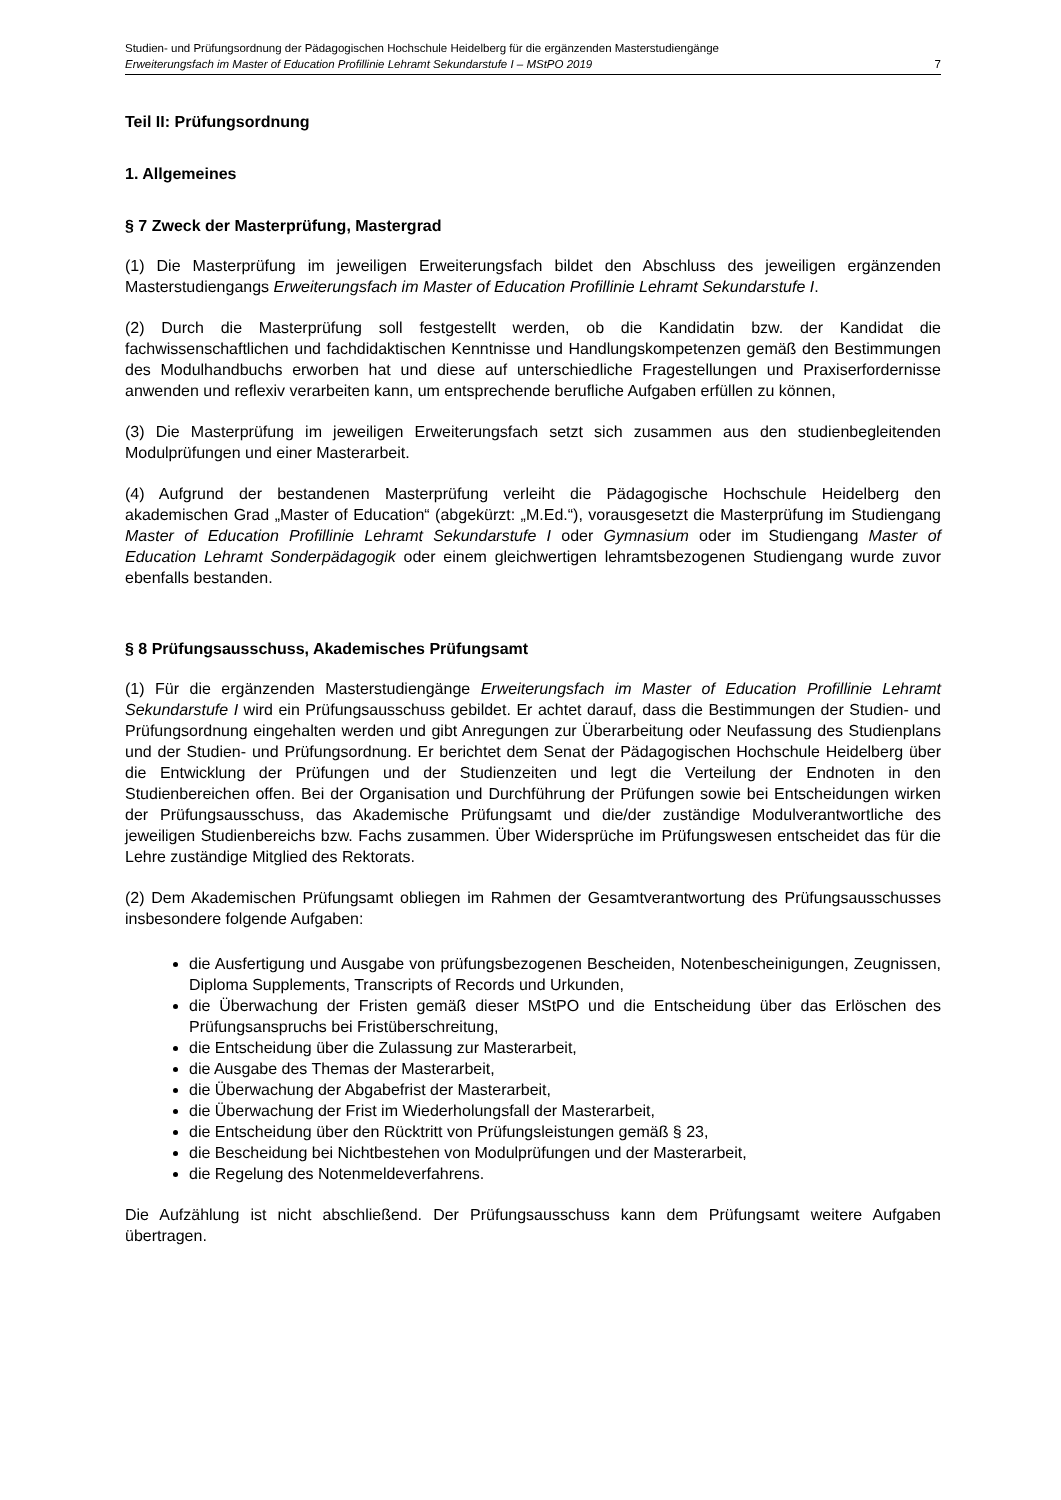Studien- und Prüfungsordnung der Pädagogischen Hochschule Heidelberg für die ergänzenden Masterstudiengänge
Erweiterungsfach im Master of Education Profillinie Lehramt Sekundarstufe I – MStPO 2019 7
Teil II: Prüfungsordnung
1. Allgemeines
§ 7 Zweck der Masterprüfung, Mastergrad
(1) Die Masterprüfung im jeweiligen Erweiterungsfach bildet den Abschluss des jeweiligen ergänzenden Masterstudiengangs Erweiterungsfach im Master of Education Profillinie Lehramt Sekundarstufe I.
(2) Durch die Masterprüfung soll festgestellt werden, ob die Kandidatin bzw. der Kandidat die fachwissenschaftlichen und fachdidaktischen Kenntnisse und Handlungskompetenzen gemäß den Bestimmungen des Modulhandbuchs erworben hat und diese auf unterschiedliche Fragestellungen und Praxiserfordernisse anwenden und reflexiv verarbeiten kann, um entsprechende berufliche Aufgaben erfüllen zu können,
(3) Die Masterprüfung im jeweiligen Erweiterungsfach setzt sich zusammen aus den studienbegleitenden Modulprüfungen und einer Masterarbeit.
(4) Aufgrund der bestandenen Masterprüfung verleiht die Pädagogische Hochschule Heidelberg den akademischen Grad „Master of Education“ (abgekürzt: „M.Ed.“), vorausgesetzt die Masterprüfung im Studiengang Master of Education Profillinie Lehramt Sekundarstufe I oder Gymnasium oder im Studiengang Master of Education Lehramt Sonderpädagogik oder einem gleichwertigen lehramtsbezogenen Studiengang wurde zuvor ebenfalls bestanden.
§ 8 Prüfungsausschuss, Akademisches Prüfungsamt
(1) Für die ergänzenden Masterstudiengänge Erweiterungsfach im Master of Education Profillinie Lehramt Sekundarstufe I wird ein Prüfungsausschuss gebildet. Er achtet darauf, dass die Bestimmungen der Studien- und Prüfungsordnung eingehalten werden und gibt Anregungen zur Überarbeitung oder Neufassung des Studienplans und der Studien- und Prüfungsordnung. Er berichtet dem Senat der Pädagogischen Hochschule Heidelberg über die Entwicklung der Prüfungen und der Studienzeiten und legt die Verteilung der Endnoten in den Studienbereichen offen. Bei der Organisation und Durchführung der Prüfungen sowie bei Entscheidungen wirken der Prüfungsausschuss, das Akademische Prüfungsamt und die/der zuständige Modulverantwortliche des jeweiligen Studienbereichs bzw. Fachs zusammen. Über Widersprüche im Prüfungswesen entscheidet das für die Lehre zuständige Mitglied des Rektorats.
(2) Dem Akademischen Prüfungsamt obliegen im Rahmen der Gesamtverantwortung des Prüfungsausschusses insbesondere folgende Aufgaben:
die Ausfertigung und Ausgabe von prüfungsbezogenen Bescheiden, Notenbescheinigungen, Zeugnissen, Diploma Supplements, Transcripts of Records und Urkunden,
die Überwachung der Fristen gemäß dieser MStPO und die Entscheidung über das Erlöschen des Prüfungsanspruchs bei Fristüberschreitung,
die Entscheidung über die Zulassung zur Masterarbeit,
die Ausgabe des Themas der Masterarbeit,
die Überwachung der Abgabefrist der Masterarbeit,
die Überwachung der Frist im Wiederholungsfall der Masterarbeit,
die Entscheidung über den Rücktritt von Prüfungsleistungen gemäß § 23,
die Bescheidung bei Nichtbestehen von Modulprüfungen und der Masterarbeit,
die Regelung des Notenmeldeverfahrens.
Die Aufzählung ist nicht abschließend. Der Prüfungsausschuss kann dem Prüfungsamt weitere Aufgaben übertragen.